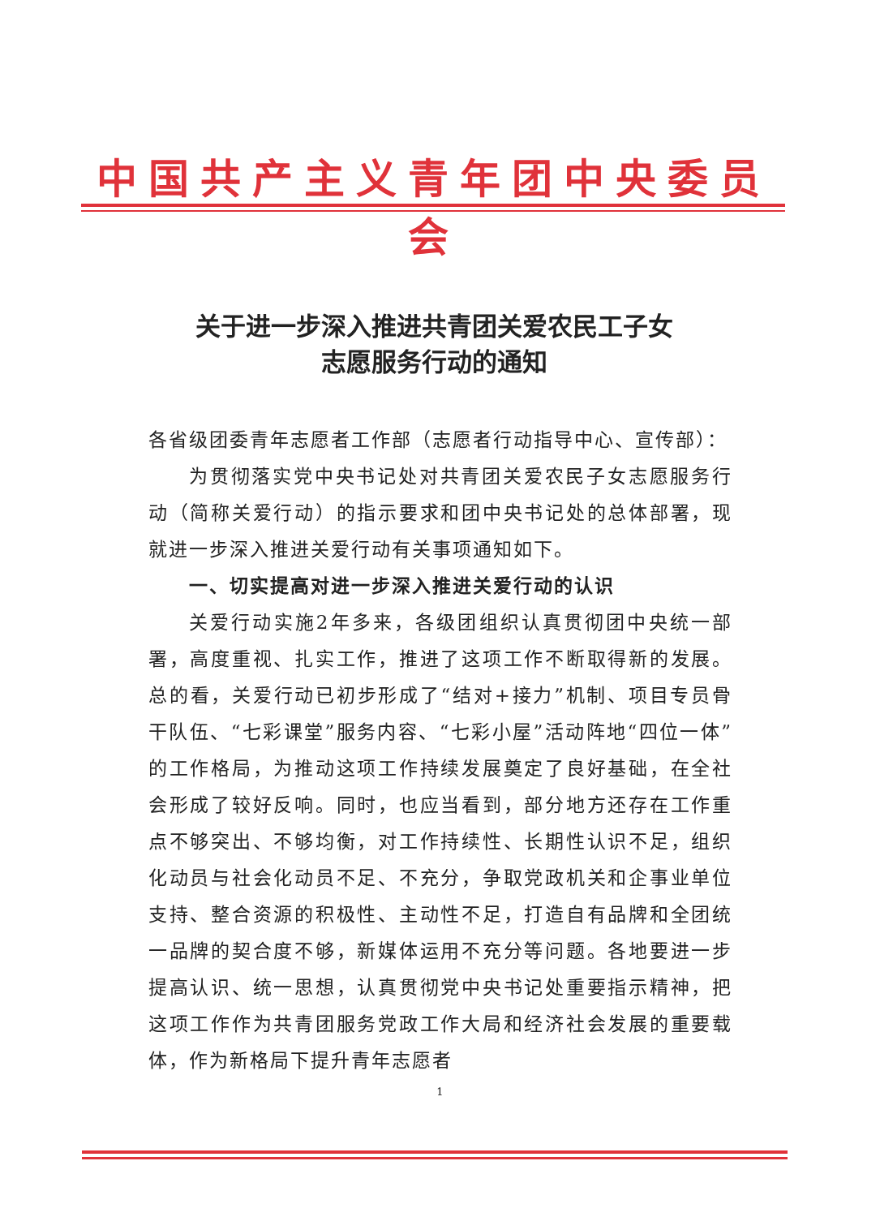中国共产主义青年团中央委员会
关于进一步深入推进共青团关爱农民工子女
志愿服务行动的通知
各省级团委青年志愿者工作部（志愿者行动指导中心、宣传部）：
为贯彻落实党中央书记处对共青团关爱农民子女志愿服务行动（简称关爱行动）的指示要求和团中央书记处的总体部署，现就进一步深入推进关爱行动有关事项通知如下。
一、切实提高对进一步深入推进关爱行动的认识
关爱行动实施2年多来，各级团组织认真贯彻团中央统一部署，高度重视、扎实工作，推进了这项工作不断取得新的发展。总的看，关爱行动已初步形成了“结对+接力”机制、项目专员骨干队伍、“七彩课堂”服务内容、“七彩小屋”活动阵地“四位一体”的工作格局，为推动这项工作持续发展奠定了良好基础，在全社会形成了较好反响。同时，也应当看到，部分地方还存在工作重点不够突出、不够均衡，对工作持续性、长期性认识不足，组织化动员与社会化动员不足、不充分，争取党政机关和企事业单位支持、整合资源的积极性、主动性不足，打造自有品牌和全团统一品牌的契合度不够，新媒体运用不充分等问题。各地要进一步提高认识、统一思想，认真贯彻党中央书记处重要指示精神，把这项工作作为共青团服务党政工作大局和经济社会发展的重要载体，作为新格局下提升青年志愿者
1